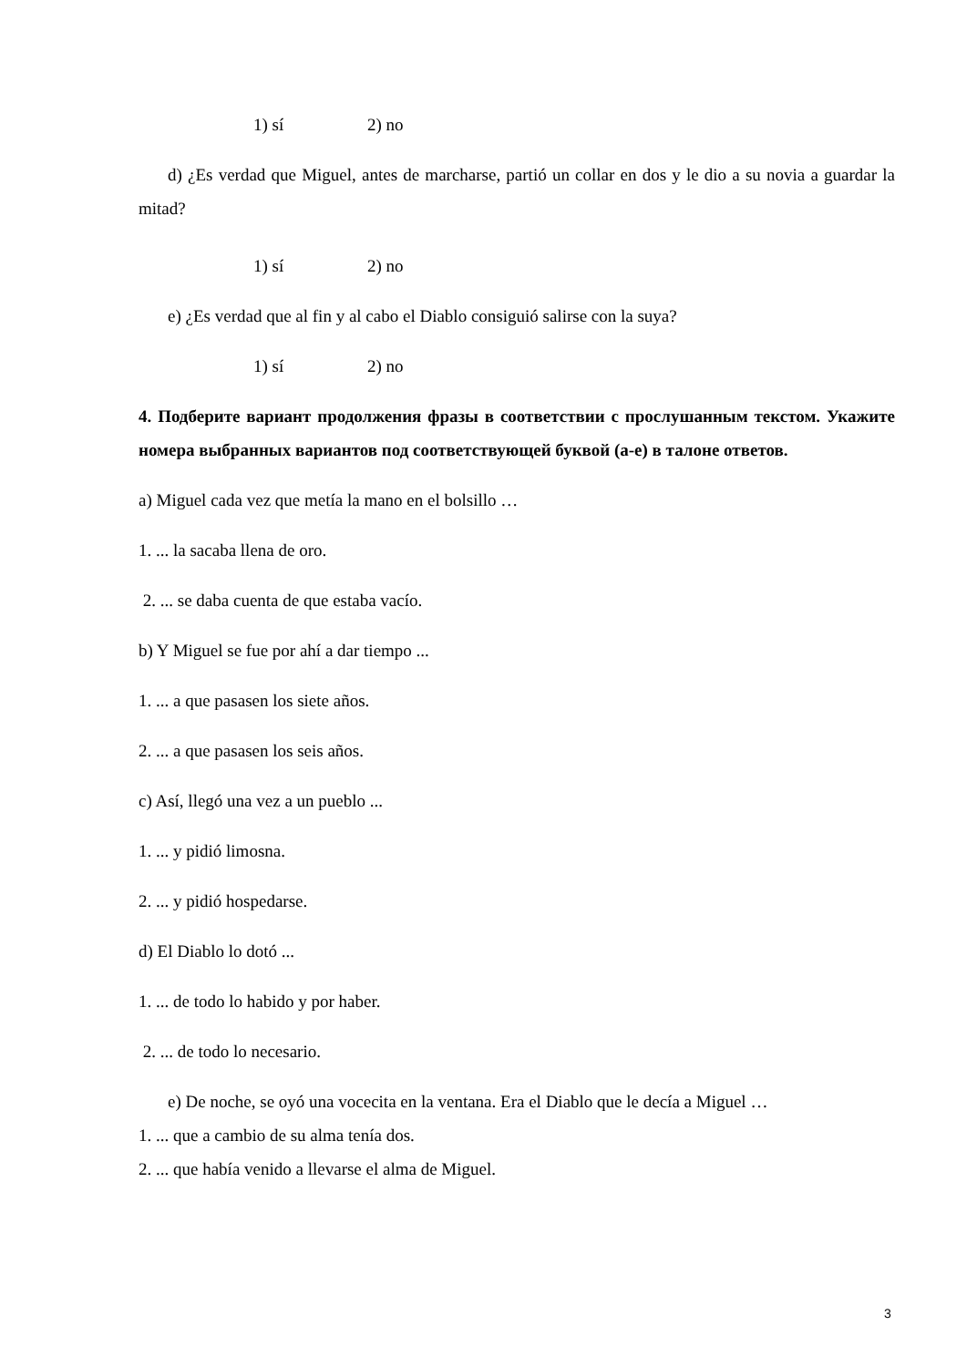1) sí 2) no
d) ¿Es verdad que Miguel, antes de marcharse, partió un collar en dos y le dio a su novia a guardar la mitad?
1) sí 2) no
e) ¿Es verdad que al fin y al cabo el Diablo consiguió salirse con la suya?
1) sí 2) no
4. Подберите вариант продолжения фразы в соответствии с прослушанным текстом. Укажите номера выбранных вариантов под соответствующей буквой (а-е) в талоне ответов.
a) Miguel cada vez que metía la mano en el bolsillo …
1. ... la sacaba llena de oro.
2. ... se daba cuenta de que estaba vacío.
b) Y Miguel se fue por ahí a dar tiempo ...
1. ... a que pasasen los siete años.
2. ... a que pasasen los seis años.
c) Así, llegó una vez a un pueblo ...
1. ... y pidió limosna.
2. ... y pidió hospedarse.
d) El Diablo lo dotó ...
1. ... de todo lo habido y por haber.
2. ... de todo lo necesario.
e) De noche, se oyó una vocecita en la ventana. Era el Diablo que le decía a Miguel …
1. ... que a cambio de su alma tenía dos.
2. ... que había venido a llevarse el alma de Miguel.
3